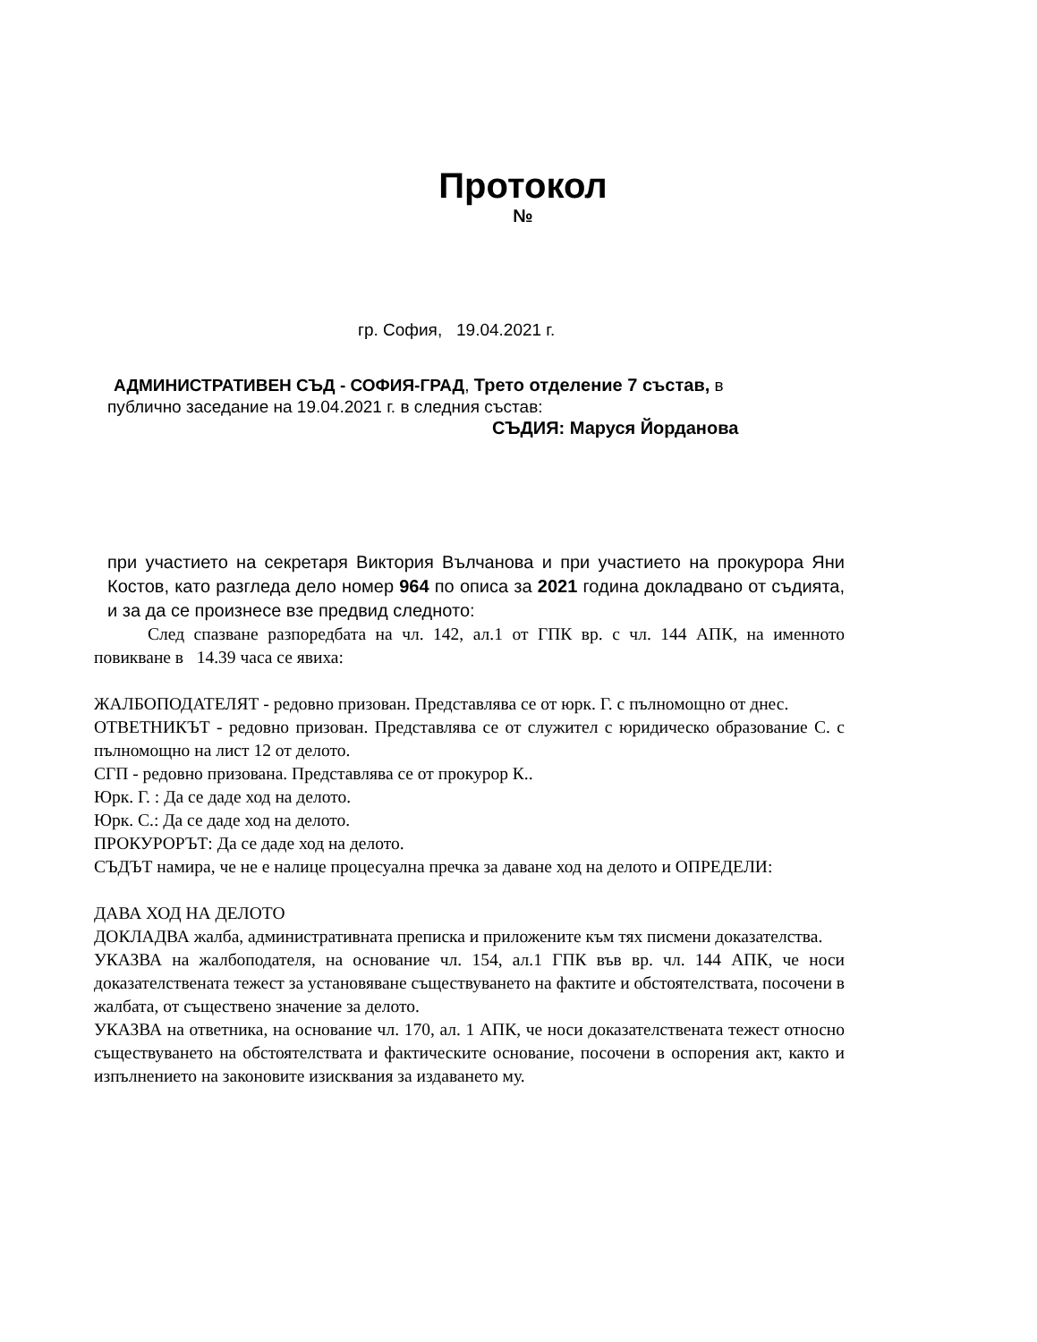Протокол
№
гр. София, 19.04.2021 г.
АДМИНИСТРАТИВЕН СЪД - СОФИЯ-ГРАД, Трето отделение 7 състав, в
публично заседание на 19.04.2021 г. в следния състав:
СЪДИЯ: Маруся Йорданова
при участието на секретаря Виктория Вълчанова и при участието на прокурора Яни Костов, като разгледа дело номер 964 по описа за 2021 година докладвано от съдията, и за да се произнесе взе предвид следното:
След спазване разпоредбата на чл. 142, ал.1 от ГПК вр. с чл. 144 АПК, на именното повикване в 14.39 часа се явиха:
ЖАЛБОПОДАТЕЛЯТ - редовно призован. Представлява се от юрк. Г. с пълномощно от днес.
ОТВЕТНИКЪТ - редовно призован. Представлява се от служител с юридическо образование С. с пълномощно на лист 12 от делото.
СГП - редовно призована. Представлява се от прокурор К..
Юрк. Г. : Да се даде ход на делото.
Юрк. С.: Да се даде ход на делото.
ПРОКУРОРЪТ: Да се даде ход на делото.
СЪДЪТ намира, че не е налице процесуална пречка за даване ход на делото и ОПРЕДЕЛИ:
ДАВА ХОД НА ДЕЛОТО
ДОКЛАДВА жалба, административната преписка и приложените към тях писмени доказателства.
УКАЗВА на жалбоподателя, на основание чл. 154, ал.1 ГПК във вр. чл. 144 АПК, че носи доказателствената тежест за установяване съществуването на фактите и обстоятелствата, посочени в жалбата, от съществено значение за делото.
УКАЗВА на ответника, на основание чл. 170, ал. 1 АПК, че носи доказателствената тежест относно съществуването на обстоятелствата и фактическите основание, посочени в оспорения акт, както и изпълнението на законовите изисквания за издаването му.